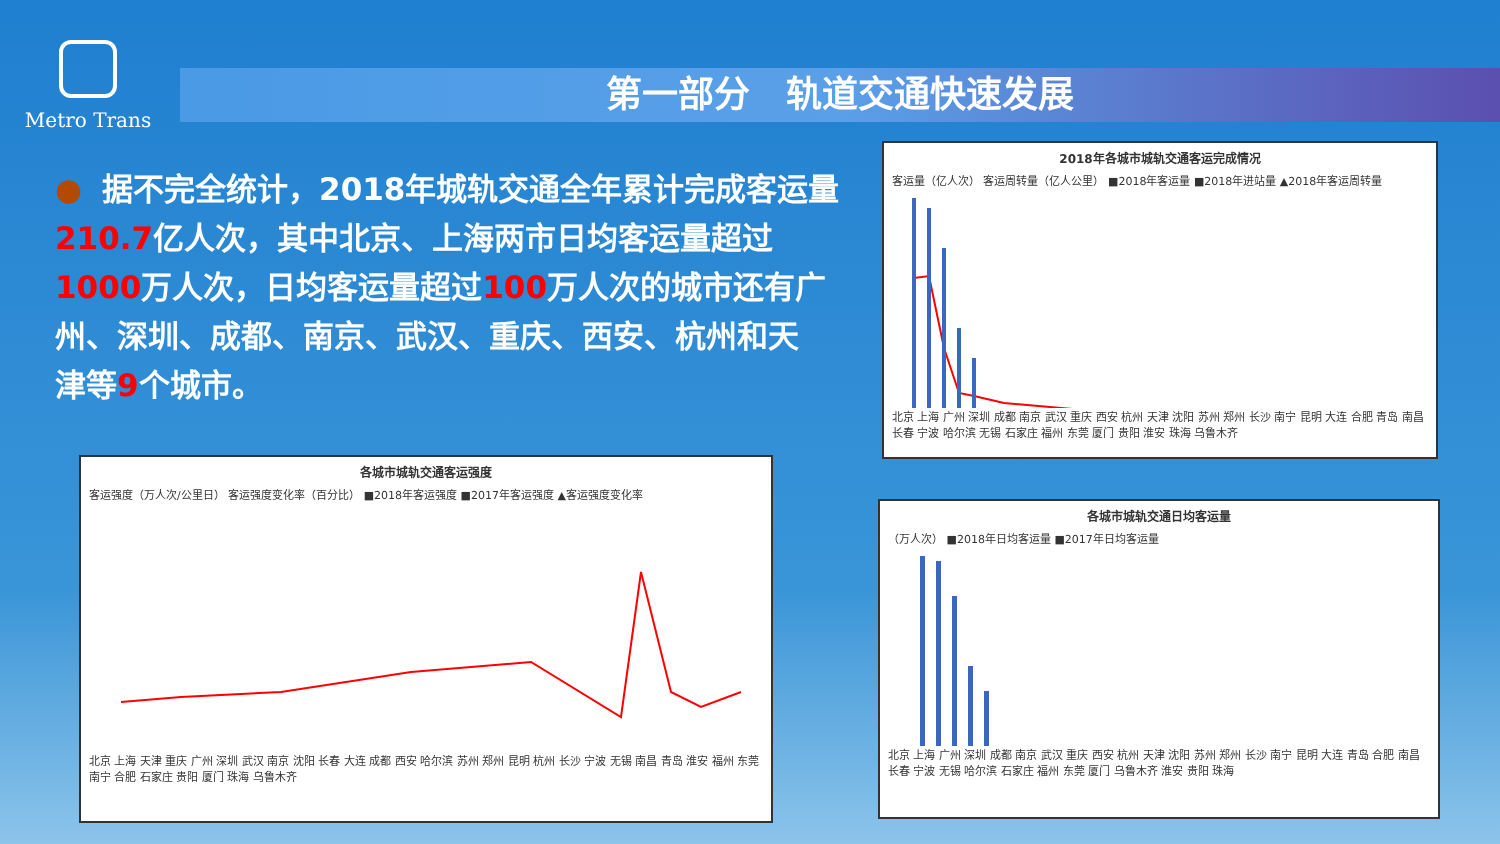Metro Trans
第一部分　轨道交通快速发展
● 据不完全统计，2018年城轨交通全年累计完成客运量
210.7亿人次，其中北京、上海两市日均客运量超过
1000万人次，日均客运量超过100万人次的城市还有广
州、深圳、成都、南京、武汉、重庆、西安、杭州和天
津等9个城市。
2018年各城市城轨交通客运完成情况
客运量（亿人次） 客运周转量（亿人公里） ■2018年客运量 ■2018年进站量 ▲2018年客运周转量
北京 上海 广州 深圳 成都 南京 武汉 重庆 西安 杭州 天津 沈阳 苏州 郑州 长沙 南宁 昆明 大连 合肥 青岛 南昌 长春 宁波 哈尔滨 无锡 石家庄 福州 东莞 厦门 贵阳 淮安 珠海 乌鲁木齐
各城市城轨交通客运强度
客运强度（万人次/公里日） 客运强度变化率（百分比） ■2018年客运强度 ■2017年客运强度 ▲客运强度变化率
北京 上海 天津 重庆 广州 深圳 武汉 南京 沈阳 长春 大连 成都 西安 哈尔滨 苏州 郑州 昆明 杭州 长沙 宁波 无锡 南昌 青岛 淮安 福州 东莞 南宁 合肥 石家庄 贵阳 厦门 珠海 乌鲁木齐
各城市城轨交通日均客运量
（万人次） ■2018年日均客运量 ■2017年日均客运量
北京 上海 广州 深圳 成都 南京 武汉 重庆 西安 杭州 天津 沈阳 苏州 郑州 长沙 南宁 昆明 大连 青岛 合肥 南昌 长春 宁波 无锡 哈尔滨 石家庄 福州 东莞 厦门 乌鲁木齐 淮安 贵阳 珠海